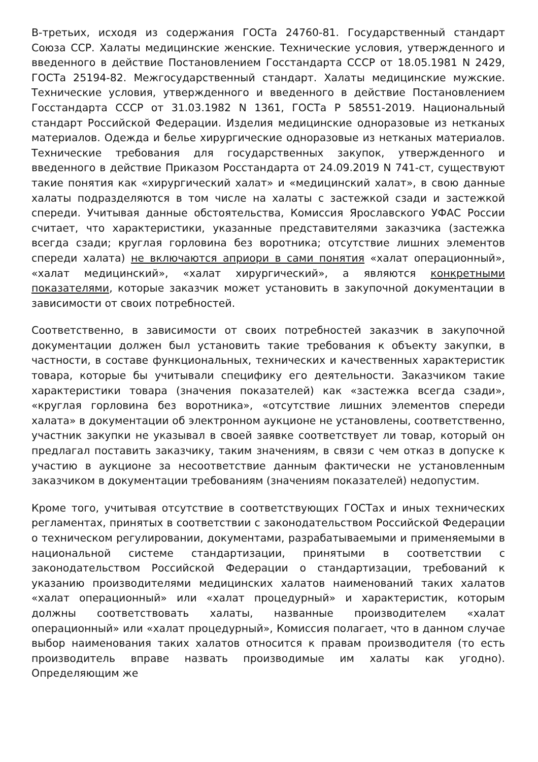В-третьих, исходя из содержания ГОСТа 24760-81. Государственный стандарт Союза ССР. Халаты медицинские женские. Технические условия, утвержденного и введенного в действие Постановлением Госстандарта СССР от 18.05.1981 N 2429, ГОСТа 25194-82. Межгосударственный стандарт. Халаты медицинские мужские. Технические условия, утвержденного и введенного в действие Постановлением Госстандарта СССР от 31.03.1982 N 1361, ГОСТа Р 58551-2019. Национальный стандарт Российской Федерации. Изделия медицинские одноразовые из нетканых материалов. Одежда и белье хирургические одноразовые из нетканых материалов. Технические требования для государственных закупок, утвержденного и введенного в действие Приказом Росстандарта от 24.09.2019 N 741-ст, существуют такие понятия как «хирургический халат» и «медицинский халат», в свою данные халаты подразделяются в том числе на халаты с застежкой сзади и застежкой спереди. Учитывая данные обстоятельства, Комиссия Ярославского УФАС России считает, что характеристики, указанные представителями заказчика (застежка всегда сзади; круглая горловина без воротника; отсутствие лишних элементов спереди халата) не включаются априори в сами понятия «халат операционный», «халат медицинский», «халат хирургический», а являются конкретными показателями, которые заказчик может установить в закупочной документации в зависимости от своих потребностей.
Соответственно, в зависимости от своих потребностей заказчик в закупочной документации должен был установить такие требования к объекту закупки, в частности, в составе функциональных, технических и качественных характеристик товара, которые бы учитывали специфику его деятельности. Заказчиком такие характеристики товара (значения показателей) как «застежка всегда сзади», «круглая горловина без воротника», «отсутствие лишних элементов спереди халата» в документации об электронном аукционе не установлены, соответственно, участник закупки не указывал в своей заявке соответствует ли товар, который он предлагал поставить заказчику, таким значениям, в связи с чем отказ в допуске к участию в аукционе за несоответствие данным фактически не установленным заказчиком в документации требованиям (значениям показателей) недопустим.
Кроме того, учитывая отсутствие в соответствующих ГОСТах и иных технических регламентах, принятых в соответствии с законодательством Российской Федерации о техническом регулировании, документами, разрабатываемыми и применяемыми в национальной системе стандартизации, принятыми в соответствии с законодательством Российской Федерации о стандартизации, требований к указанию производителями медицинских халатов наименований таких халатов «халат операционный» или «халат процедурный» и характеристик, которым должны соответствовать халаты, названные производителем «халат операционный» или «халат процедурный», Комиссия полагает, что в данном случае выбор наименования таких халатов относится к правам производителя (то есть производитель вправе назвать производимые им халаты как угодно). Определяющим же